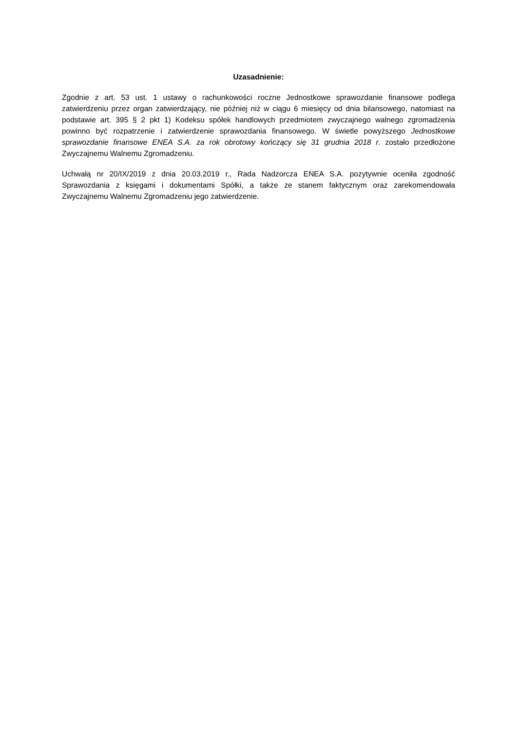Uzasadnienie:
Zgodnie z art. 53 ust. 1 ustawy o rachunkowości roczne Jednostkowe sprawozdanie finansowe podlega zatwierdzeniu przez organ zatwierdzający, nie później niż w ciągu 6 miesięcy od dnia bilansowego, natomiast na podstawie art. 395 § 2 pkt 1) Kodeksu spółek handlowych przedmiotem zwyczajnego walnego zgromadzenia powinno być rozpatrzenie i zatwierdzenie sprawozdania finansowego. W świetle powyższego Jednostkowe sprawozdanie finansowe ENEA S.A. za rok obrotowy kończący się 31 grudnia 2018 r. zostało przedłożone Zwyczajnemu Walnemu Zgromadzeniu.
Uchwałą nr 20/IX/2019 z dnia 20.03.2019 r., Rada Nadzorcza ENEA S.A. pozytywnie oceniła zgodność Sprawozdania z księgami i dokumentami Spółki, a także ze stanem faktycznym oraz zarekomendowała Zwyczajnemu Walnemu Zgromadzeniu jego zatwierdzenie.